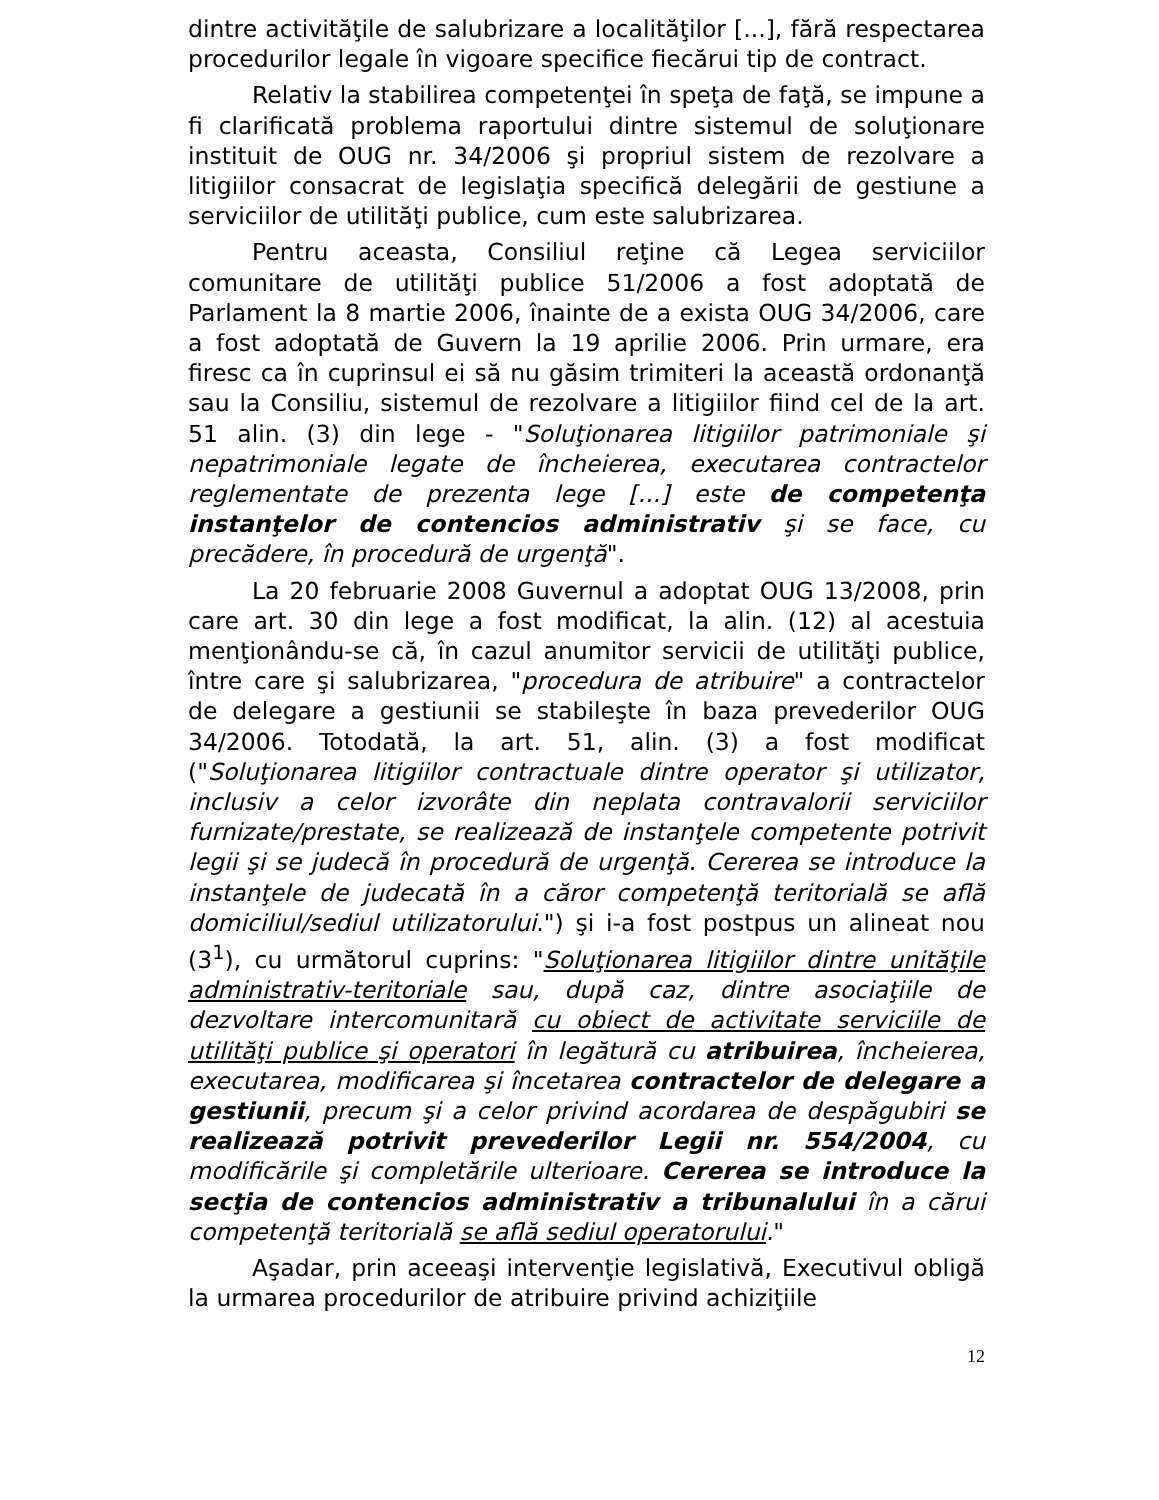dintre activităţile de salubrizare a localităţilor [...], fără respectarea procedurilor legale în vigoare specifice fiecărui tip de contract.
Relativ la stabilirea competenţei în speţa de faţă, se impune a fi clarificată problema raportului dintre sistemul de soluţionare instituit de OUG nr. 34/2006 şi propriul sistem de rezolvare a litigiilor consacrat de legislaţia specifică delegării de gestiune a serviciilor de utilităţi publice, cum este salubrizarea.
Pentru aceasta, Consiliul reţine că Legea serviciilor comunitare de utilităţi publice 51/2006 a fost adoptată de Parlament la 8 martie 2006, înainte de a exista OUG 34/2006, care a fost adoptată de Guvern la 19 aprilie 2006. Prin urmare, era firesc ca în cuprinsul ei să nu găsim trimiteri la această ordonanţă sau la Consiliu, sistemul de rezolvare a litigiilor fiind cel de la art. 51 alin. (3) din lege - "Soluţionarea litigiilor patrimoniale şi nepatrimoniale legate de încheierea, executarea contractelor reglementate de prezenta lege [...] este de competenţa instanţelor de contencios administrativ şi se face, cu precădere, în procedură de urgenţă".
La 20 februarie 2008 Guvernul a adoptat OUG 13/2008, prin care art. 30 din lege a fost modificat, la alin. (12) al acestuia menţionându-se că, în cazul anumitor servicii de utilităţi publice, între care şi salubrizarea, "procedura de atribuire" a contractelor de delegare a gestiunii se stabileşte în baza prevederilor OUG 34/2006. Totodată, la art. 51, alin. (3) a fost modificat ("Soluţionarea litigiilor contractuale dintre operator şi utilizator, inclusiv a celor izvorâte din neplata contravalorii serviciilor furnizate/prestate, se realizează de instanţele competente potrivit legii şi se judecă în procedură de urgenţă. Cererea se introduce la instanţele de judecată în a căror competenţă teritorială se află domiciliul/sediul utilizatorului.") şi i-a fost postpus un alineat nou (3<sup>1</sup>), cu următorul cuprins: "Soluţionarea litigiilor dintre unităţile administrativ-teritoriale sau, după caz, dintre asociaţiile de dezvoltare intercomunitară cu obiect de activitate serviciile de utilităţi publice şi operatori în legătură cu atribuirea, încheierea, executarea, modificarea şi încetarea contractelor de delegare a gestiunii, precum şi a celor privind acordarea de despăgubiri se realizează potrivit prevederilor Legii nr. 554/2004, cu modificările şi completările ulterioare. Cererea se introduce la secţia de contencios administrativ a tribunalului în a cărui competenţă teritorială se află sediul operatorului."
Aşadar, prin aceeaşi intervenţie legislativă, Executivul obligă la urmarea procedurilor de atribuire privind achiziţiile
12